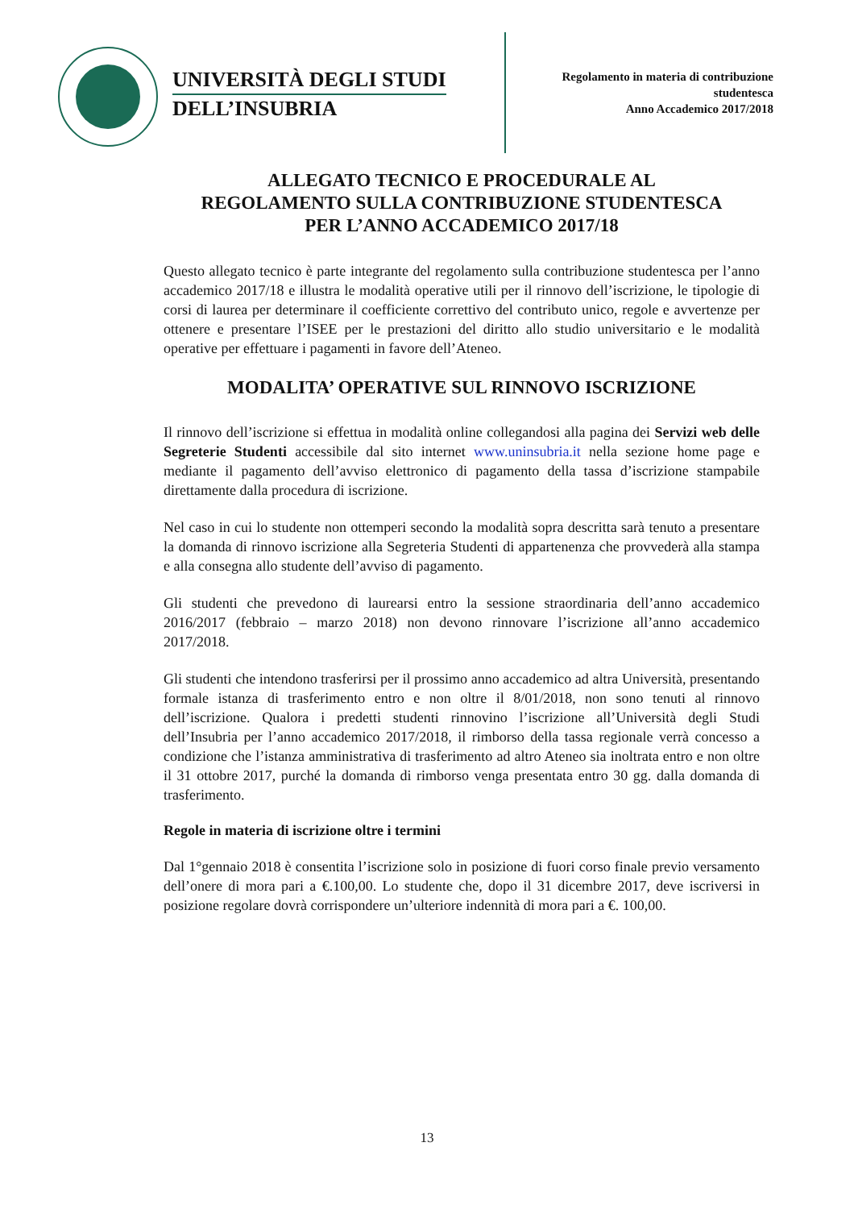UNIVERSITÀ DEGLI STUDI
DELL’INSUBRIA
Regolamento in materia di contribuzione studentesca
Anno Accademico 2017/2018
ALLEGATO TECNICO E PROCEDURALE AL
REGOLAMENTO SULLA CONTRIBUZIONE STUDENTESCA
PER L’ANNO ACCADEMICO 2017/18
Questo allegato tecnico è parte integrante del regolamento sulla contribuzione studentesca per l’anno accademico 2017/18 e illustra le modalità operative utili per il rinnovo dell’iscrizione, le tipologie di corsi di laurea per determinare il coefficiente correttivo del contributo unico, regole e avvertenze per ottenere e presentare l’ISEE per le prestazioni del diritto allo studio universitario e le modalità operative per effettuare i pagamenti in favore dell’Ateneo.
MODALITA’ OPERATIVE SUL RINNOVO ISCRIZIONE
Il rinnovo dell’iscrizione si effettua in modalità online collegandosi alla pagina dei Servizi web delle Segreterie Studenti accessibile dal sito internet www.uninsubria.it nella sezione home page e mediante il pagamento dell’avviso elettronico di pagamento della tassa d’iscrizione stampabile direttamente dalla procedura di iscrizione.
Nel caso in cui lo studente non ottemperi secondo la modalità sopra descritta sarà tenuto a presentare la domanda di rinnovo iscrizione alla Segreteria Studenti di appartenenza che provvederà alla stampa e alla consegna allo studente dell’avviso di pagamento.
Gli studenti che prevedono di laurearsi entro la sessione straordinaria dell’anno accademico 2016/2017 (febbraio – marzo 2018) non devono rinnovare l’iscrizione all’anno accademico 2017/2018.
Gli studenti che intendono trasferirsi per il prossimo anno accademico ad altra Università, presentando formale istanza di trasferimento entro e non oltre il 8/01/2018, non sono tenuti al rinnovo dell’iscrizione. Qualora i predetti studenti rinnovino l’iscrizione all’Università degli Studi dell’Insubria per l’anno accademico 2017/2018, il rimborso della tassa regionale verrà concesso a condizione che l’istanza amministrativa di trasferimento ad altro Ateneo sia inoltrata entro e non oltre il 31 ottobre 2017, purché la domanda di rimborso venga presentata entro 30 gg. dalla domanda di trasferimento.
Regole in materia di iscrizione oltre i termini
Dal 1°gennaio 2018 è consentita l’iscrizione solo in posizione di fuori corso finale previo versamento dell’onere di mora pari a €.100,00. Lo studente che, dopo il 31 dicembre 2017, deve iscriversi in posizione regolare dovrà corrispondere un’ulteriore indennità di mora pari a €. 100,00.
13